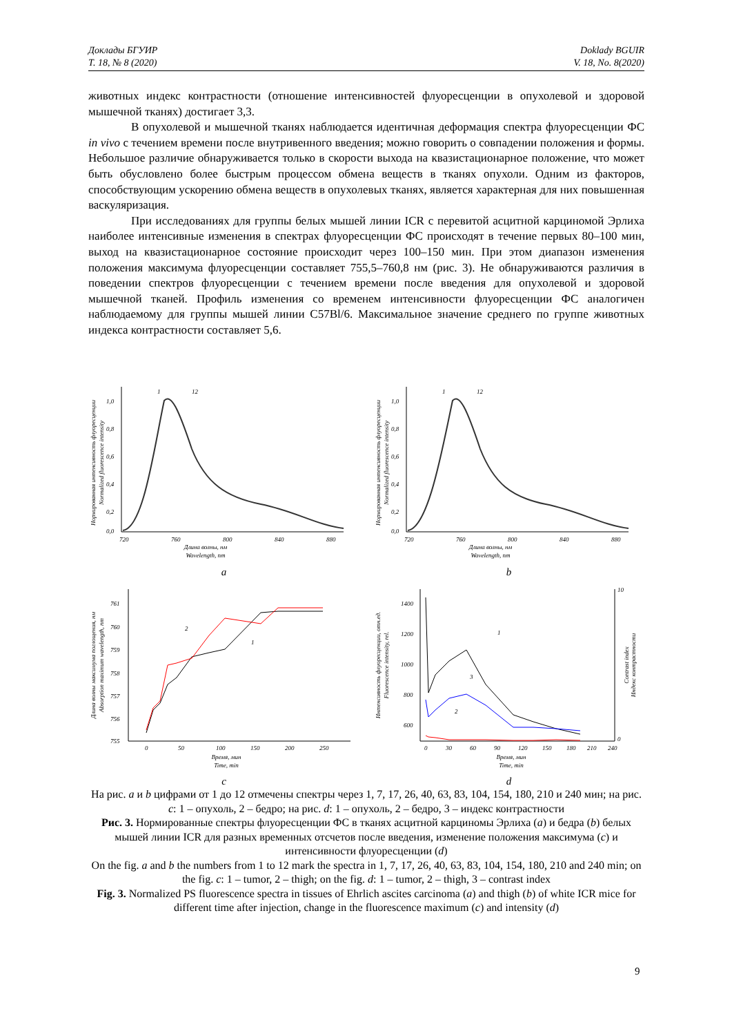Доклады БГУИР
Т. 18, № 8 (2020)
Doklady BGUIR
V. 18, No. 8(2020)
животных индекс контрастности (отношение интенсивностей флуоресценции в опухолевой и здоровой мышечной тканях) достигает 3,3.
В опухолевой и мышечной тканях наблюдается идентичная деформация спектра флуоресценции ФС in vivo с течением времени после внутривенного введения; можно говорить о совпадении положения и формы. Небольшое различие обнаруживается только в скорости выхода на квазистационарное положение, что может быть обусловлено более быстрым процессом обмена веществ в тканях опухоли. Одним из факторов, способствующим ускорению обмена веществ в опухолевых тканях, является характерная для них повышенная васкуляризация.
При исследованиях для группы белых мышей линии ICR с перевитой асцитной карциномой Эрлиха наиболее интенсивные изменения в спектрах флуоресценции ФС происходят в течение первых 80–100 мин, выход на квазистационарное состояние происходит через 100–150 мин. При этом диапазон изменения положения максимума флуоресценции составляет 755,5–760,8 нм (рис. 3). Не обнаруживаются различия в поведении спектров флуоресценции с течением времени после введения для опухолевой и здоровой мышечной тканей. Профиль изменения со временем интенсивности флуоресценции ФС аналогичен наблюдаемому для группы мышей линии C57Bl/6. Максимальное значение среднего по группе животных индекса контрастности составляет 5,6.
Нормированная интенсивность флуоресценции
Normalized fluorescence intensity
1,0
0,8
0,6
0,4
0,2
0,0
720
760
800
840
880
1
12
Длина волны, нм
Wavelength, nm
a
Нормированная интенсивность флуоресценции
Normalized fluorescence intensity
1,0
0,8
0,6
0,4
0,2
0,0
720
760
800
840
880
1
12
Длина волны, нм
Wavelength, nm
b
Длина волны максимума поглощения, нм
Absorption maximum wavelength, nm
761
760
759
758
757
756
755
0
50
100
150
200
250
2
1
Время, мин
Time, min
c
Интенсивность флуоресценции, отн.ед.
Fluorescence intensity, rel.
Индекс контрастности
Contrast index
1400
1200
1000
800
600
10
0
1
2
3
0
30
60
90
120
150
180
210
240
Время, мин
Time, min
d
На рис. a и b цифрами от 1 до 12 отмечены спектры через 1, 7, 17, 26, 40, 63, 83, 104, 154, 180, 210 и 240 мин; на рис. c: 1 – опухоль, 2 – бедро; на рис. d: 1 – опухоль, 2 – бедро, 3 – индекс контрастности
Рис. 3. Нормированные спектры флуоресценции ФС в тканях асцитной карциномы Эрлиха (a) и бедра (b) белых мышей линии ICR для разных временных отсчетов после введения, изменение положения максимума (c) и интенсивности флуоресценции (d)
On the fig. a and b the numbers from 1 to 12 mark the spectra in 1, 7, 17, 26, 40, 63, 83, 104, 154, 180, 210 and 240 min; on the fig. c: 1 – tumor, 2 – thigh; on the fig. d: 1 – tumor, 2 – thigh, 3 – contrast index
Fig. 3. Normalized PS fluorescence spectra in tissues of Ehrlich ascites carcinoma (a) and thigh (b) of white ICR mice for different time after injection, change in the fluorescence maximum (c) and intensity (d)
9